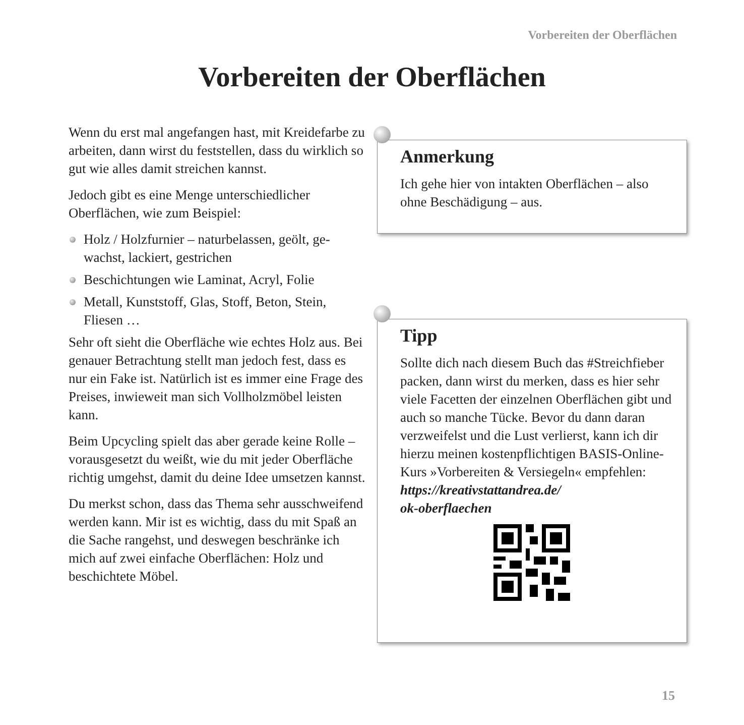Vorbereiten der Oberflächen
Vorbereiten der Oberflächen
Wenn du erst mal angefangen hast, mit Kreidefar­be zu arbeiten, dann wirst du feststellen, dass du wirklich so gut wie alles damit streichen kannst.
Jedoch gibt es eine Menge unterschiedlicher Oberflächen, wie zum Beispiel:
Holz / Holzfurnier – naturbelassen, geölt, ge­wachst, lackiert, gestrichen
Beschichtungen wie Laminat, Acryl, Folie
Metall, Kunststoff, Glas, Stoff, Beton, Stein, Fliesen …
Sehr oft sieht die Oberfläche wie echtes Holz aus. Bei genauer Betrachtung stellt man jedoch fest, dass es nur ein Fake ist. Natürlich ist es immer eine Frage des Preises, inwieweit man sich Voll­holzmöbel leisten kann.
Beim Upcycling spielt das aber gerade keine Rolle – vorausgesetzt du weißt, wie du mit jeder Oberfläche richtig umgehst, damit du deine Idee umsetzen kannst.
Du merkst schon, dass das Thema sehr aus­schweifend werden kann. Mir ist es wichtig, dass du mit Spaß an die Sache rangehst, und des­wegen beschränke ich mich auf zwei einfache Oberflächen: Holz und beschichtete Möbel.
Anmerkung
Ich gehe hier von intakten Oberflächen – also ohne Beschädigung – aus.
Tipp
Sollte dich nach diesem Buch das #Streich­fieber packen, dann wirst du merken, dass es hier sehr viele Facetten der einzelnen Oberflächen gibt und auch so manche Tü­cke. Bevor du dann daran verzweifelst und die Lust verlierst, kann ich dir hierzu mei­nen kostenpflichtigen BASIS-Online-Kurs »Vorbereiten & Versiegeln« empfehlen:
https://kreativstattandrea.de/
ok-oberflaechen
15